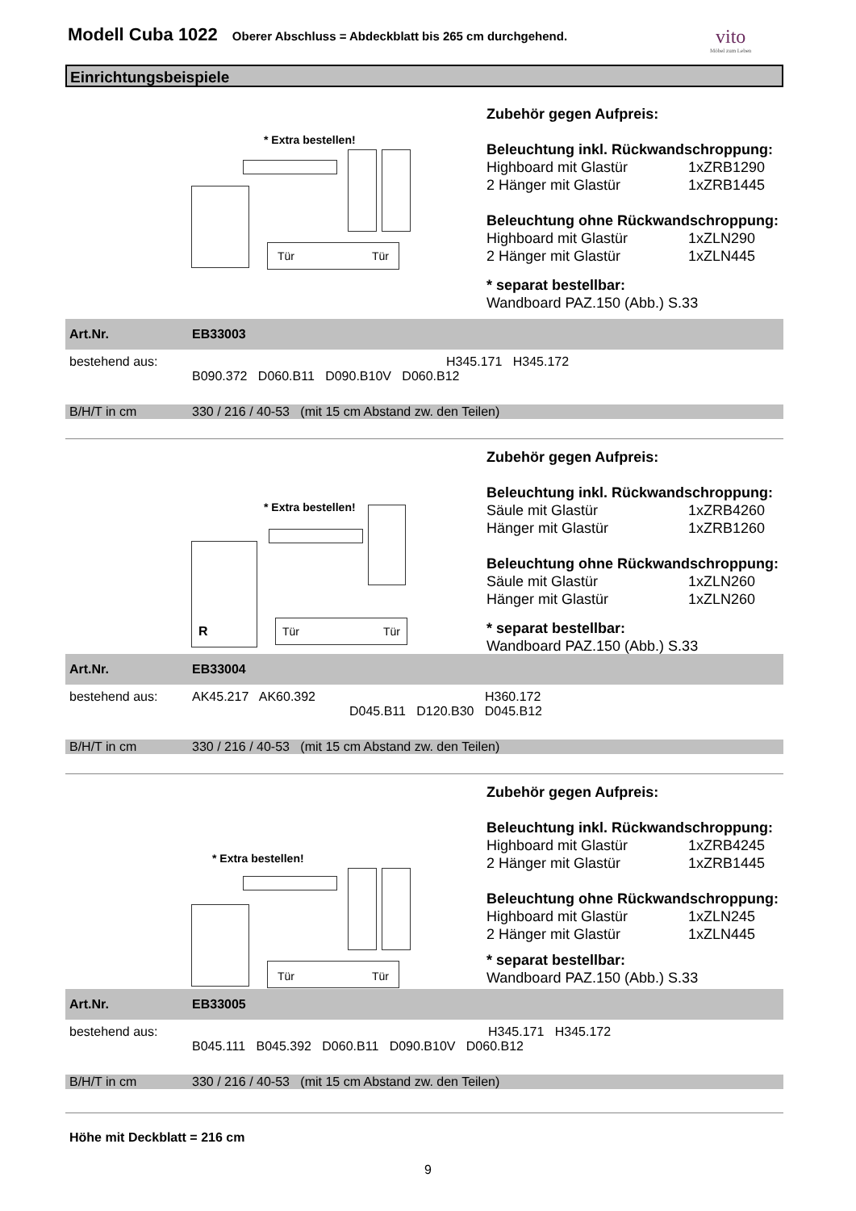Modell Cuba 1022
Oberer Abschluss = Abdeckblatt bis 265 cm durchgehend.
vito
Möbel zum Leben
Einrichtungsbeispiele
* Extra bestellen!
Tür Tür
Zubehör gegen Aufpreis:
Beleuchtung inkl. Rückwandschroppung:
| Highboard mit Glastür | 1xZRB1290 |
| 2 Hänger mit Glastür | 1xZRB1445 |
Beleuchtung ohne Rückwandschroppung:
| Highboard mit Glastür | 1xZLN290 |
| 2 Hänger mit Glastür | 1xZLN445 |
* separat bestellbar:
Wandboard PAZ.150 (Abb.) S.33
| Art.Nr. | EB33003 |
| bestehend aus: | H345.171 H345.172 B090.372 D060.B11 D090.B10V D060.B12 |
| B/H/T in cm | 330 / 216 / 40-53 (mit 15 cm Abstand zw. den Teilen) |
* Extra bestellen!
R
Tür Tür
Zubehör gegen Aufpreis:
Beleuchtung inkl. Rückwandschroppung:
| Säule mit Glastür | 1xZRB4260 |
| Hänger mit Glastür | 1xZRB1260 |
Beleuchtung ohne Rückwandschroppung:
| Säule mit Glastür | 1xZLN260 |
| Hänger mit Glastür | 1xZLN260 |
* separat bestellbar:
Wandboard PAZ.150 (Abb.) S.33
| Art.Nr. | EB33004 |
| bestehend aus: | AK45.217 AK60.392 H360.172 D045.B11 D120.B30 D045.B12 |
| B/H/T in cm | 330 / 216 / 40-53 (mit 15 cm Abstand zw. den Teilen) |
* Extra bestellen!
Tür Tür
Zubehör gegen Aufpreis:
Beleuchtung inkl. Rückwandschroppung:
| Highboard mit Glastür | 1xZRB4245 |
| 2 Hänger mit Glastür | 1xZRB1445 |
Beleuchtung ohne Rückwandschroppung:
| Highboard mit Glastür | 1xZLN245 |
| 2 Hänger mit Glastür | 1xZLN445 |
* separat bestellbar:
Wandboard PAZ.150 (Abb.) S.33
| Art.Nr. | EB33005 |
| bestehend aus: | H345.171 H345.172 B045.111 B045.392 D060.B11 D090.B10V D060.B12 |
| B/H/T in cm | 330 / 216 / 40-53 (mit 15 cm Abstand zw. den Teilen) |
Höhe mit Deckblatt = 216 cm
9